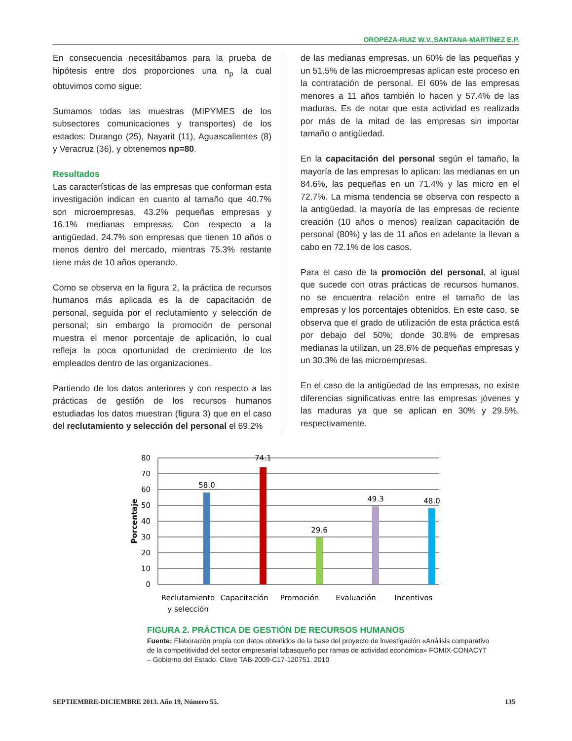OROPEZA-RUIZ W.V.,SANTANA-MARTÍNEZ E.P.
En consecuencia necesitábamos para la prueba de hipótesis entre dos proporciones una n<sub>p</sub> la cual obtuvimos como sigue:
Sumamos todas las muestras (MIPYMES de los subsectores comunicaciones y transportes) de los estados: Durango (25), Nayarit (11), Aguascalientes (8) y Veracruz (36), y obtenemos np=80.
Resultados
Las características de las empresas que conforman esta investigación indican en cuanto al tamaño que 40.7% son microempresas, 43.2% pequeñas empresas y 16.1% medianas empresas. Con respecto a la antigüedad, 24.7% son empresas que tienen 10 años o menos dentro del mercado, mientras 75.3% restante tiene más de 10 años operando.
Como se observa en la figura 2, la práctica de recursos humanos más aplicada es la de capacitación de personal, seguida por el reclutamiento y selección de personal; sin embargo la promoción de personal muestra el menor porcentaje de aplicación, lo cual refleja la poca oportunidad de crecimiento de los empleados dentro de las organizaciones.
Partiendo de los datos anteriores y con respecto a las prácticas de gestión de los recursos humanos estudiadas los datos muestran (figura 3) que en el caso del reclutamiento y selección del personal el 69.2%
de las medianas empresas, un 60% de las pequeñas y un 51.5% de las microempresas aplican este proceso en la contratación de personal. El 60% de las empresas menores a 11 años también lo hacen y 57.4% de las maduras. Es de notar que esta actividad es realizada por más de la mitad de las empresas sin importar tamaño o antigüedad.
En la capacitación del personal según el tamaño, la mayoría de las empresas lo aplican: las medianas en un 84.6%, las pequeñas en un 71.4% y las micro en el 72.7%. La misma tendencia se observa con respecto a la antigüedad, la mayoría de las empresas de reciente creación (10 años o menos) realizan capacitación de personal (80%) y las de 11 años en adelante la llevan a cabo en 72.1% de los casos.
Para el caso de la promoción del personal, al igual que sucede con otras prácticas de recursos humanos, no se encuentra relación entre el tamaño de las empresas y los porcentajes obtenidos. En este caso, se observa que el grado de utilización de esta práctica está por debajo del 50%; donde 30.8% de empresas medianas la utilizan, un 28.6% de pequeñas empresas y un 30.3% de las microempresas.
En el caso de la antigüedad de las empresas, no existe diferencias significativas entre las empresas jóvenes y las maduras ya que se aplican en 30% y 29.5%, respectivamente.
80
70
60
50
40
30
20
10
0
Porcentaje
58.0
74.1
29.6
49.3
48.0
Reclutamiento
y selección
Capacitación
Promoción
Evaluación
Incentivos
FIGURA 2. PRÁCTICA DE GESTIÓN DE RECURSOS HUMANOS
Fuente: Elaboración propia con datos obtenidos de la base del proyecto de investigación «Análisis comparativo de la competitividad del sector empresarial tabasqueño por ramas de actividad económica» FOMIX-CONACYT – Gobierno del Estado. Clave TAB-2009-C17-120751. 2010
SEPTIEMBRE-DICIEMBRE 2013. Año 19, Número 55. 135